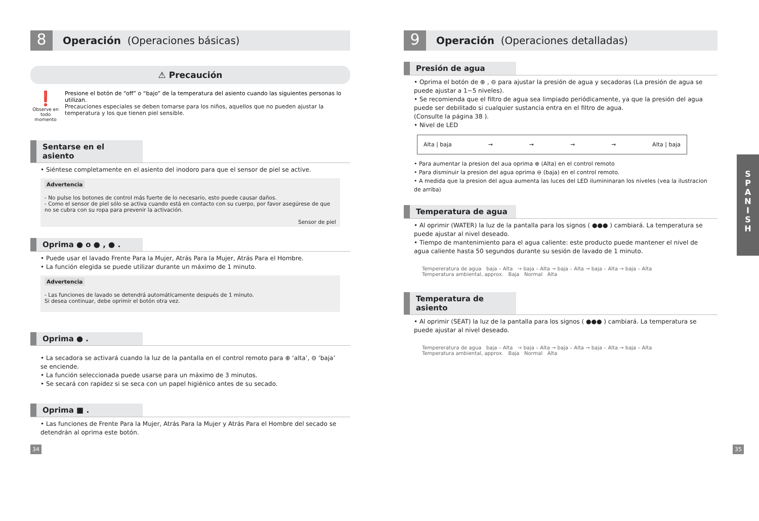8 Operación (Operaciones básicas)
⚠ Precaución
❗
Observe en todo momento
Presione el botón de “off” o “bajo” de la temperatura del asiento cuando las siguientes personas lo utilizan.
Precauciones especiales se deben tomarse para los niños, aquellos que no pueden ajustar la temperatura y los que tienen piel sensible.
Sentarse en el asiento
• Siéntese completamente en el asiento del inodoro para que el sensor de piel se active.
Advertencia
- No pulse los botones de control más fuerte de lo necesario, esto puede causar daños.
- Como el sensor de piel sólo se activa cuando está en contacto con su cuerpo, por favor asegúrese de que no se cubra con su ropa para prevenir la activación.
Sensor de piel
Oprima ● o ● , ● .
• Puede usar el lavado Frente Para la Mujer, Atrás Para la Mujer, Atrás Para el Hombre.
• La función elegida se puede utilizar durante un máximo de 1 minuto.
Advertencia
- Las funciones de lavado se detendrá automáticamente después de 1 minuto.
Si desea continuar, debe oprimir el botón otra vez.
Oprima ● .
• La secadora se activará cuando la luz de la pantalla en el control remoto para ⊕ ‘alta’, ⊖ ‘baja’ se enciende.
• La función seleccionada puede usarse para un máximo de 3 minutos.
• Se secará con rapidez si se seca con un papel higiénico antes de su secado.
Oprima ■ .
• Las funciones de Frente Para la Mujer, Atrás Para la Mujer y Atrás Para el Hombre del secado se detendrán al oprima este botón.
9 Operación (Operaciones detalladas)
Presión de agua
• Oprima el botón de ⊕ , ⊖ para ajustar la presión de agua y secadoras (La presión de agua se puede ajustar a 1~5 niveles).
• Se recomienda que el filtro de agua sea limpiado periódicamente, ya que la presión del agua puede ser debilitado si cualquier sustancia entra en el filtro de agua.
(Consulte la página 38 ).
• Nivel de LED
Alta | baja → → → → Alta | baja
• Para aumentar la presion del aua oprima ⊕ (Alta) en el control remoto
• Para disminuir la presion del agua oprima ⊖ (baja) en el control remoto.
• A medida que la presion del agua aumenta las luces del LED ilumininaran los niveles (vea la ilustracion de arriba)
Temperatura de agua
• Al oprimir (WATER) la luz de la pantalla para los signos ( ●●● ) cambiará. La temperatura se puede ajustar al nivel deseado.
• Tiempo de mantenimiento para el agua caliente: este producto puede mantener el nivel de agua caliente hasta 50 segundos durante su sesión de lavado de 1 minuto.
Tempereratura de agua baja – Alta → baja – Alta → baja – Alta → baja – Alta → baja – Alta
Temperatura ambiental, approx. Baja Normal Alta
Temperatura de asiento
• Al oprimir (SEAT) la luz de la pantalla para los signos ( ●●● ) cambiará. La temperatura se puede ajustar al nivel deseado.
Tempereratura de agua baja – Alta → baja – Alta → baja – Alta → baja – Alta → baja – Alta
Temperatura ambiental, approx. Baja Normal Alta
S
P
A
N
I
S
H
34 35